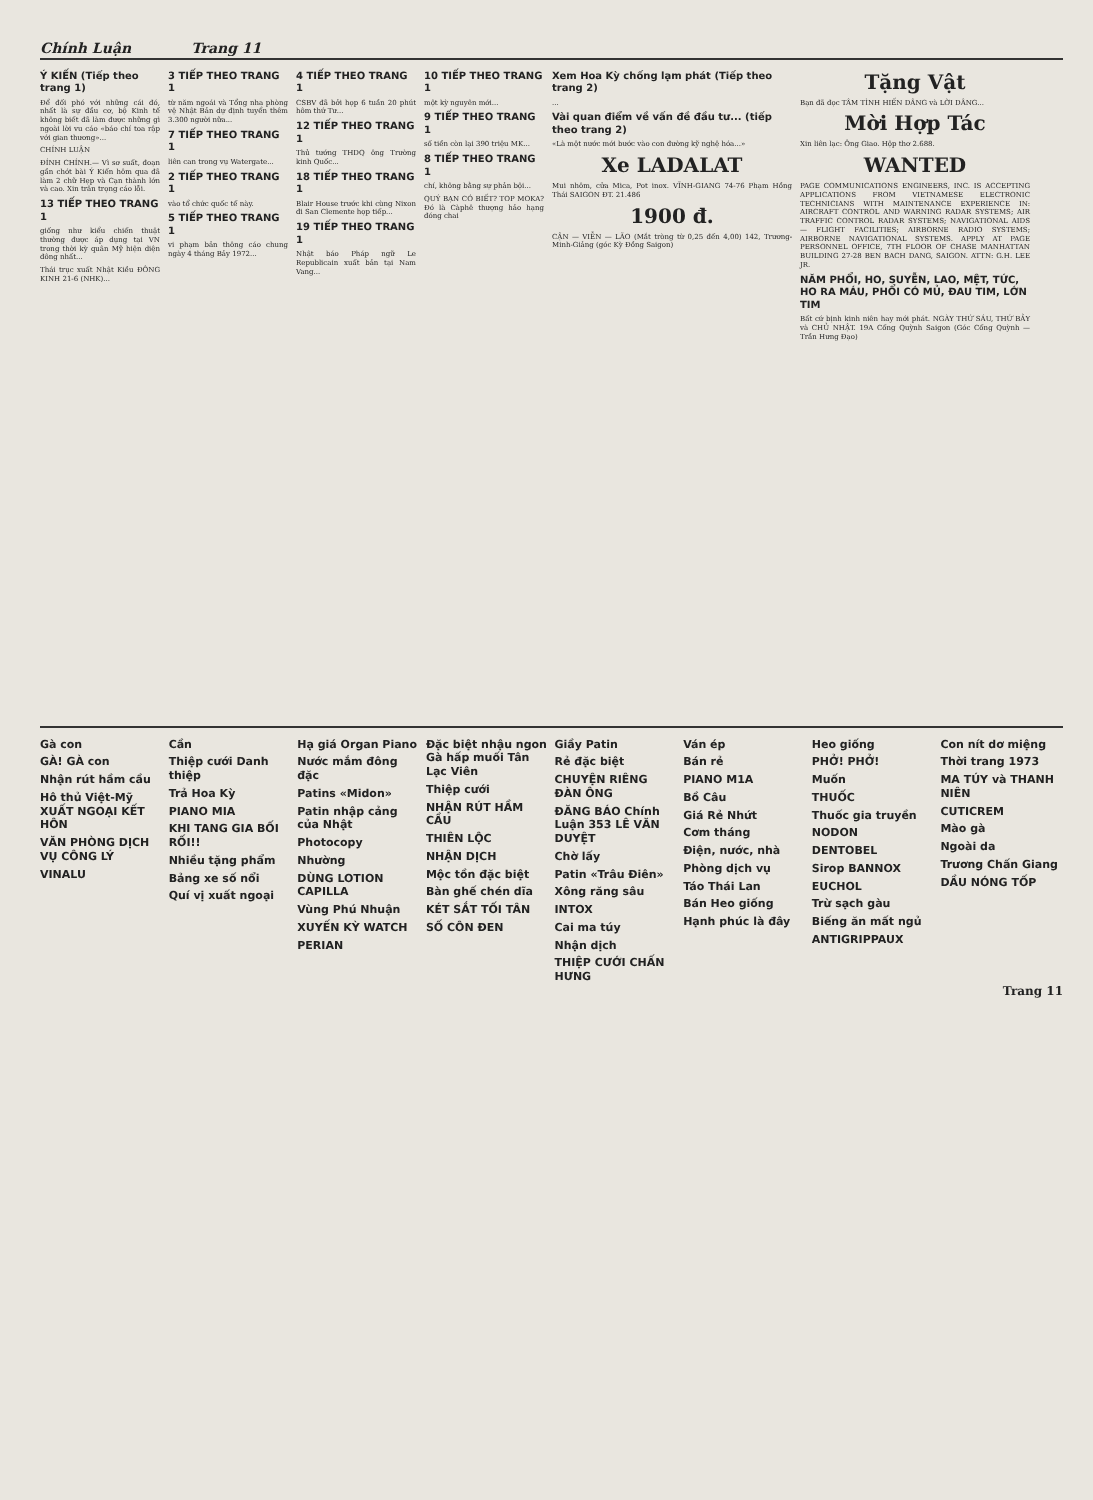Chính Luận Trang 11
Ý KIẾN (Tiếp theo trang 1)
Để đối phó với những cái đó, nhất là sự đầu cơ, bộ Kinh tế không biết đã làm được những gì ngoài lời vu cáo «báo chí toa rập với gian thương»...
CHÍNH LUẬN
ĐÍNH CHÍNH.— Vì sơ suất, đoạn gần chót bài Ý Kiến hôm qua đã làm 2 chữ Hẹp và Cạn thành lớn và cao. Xin trân trọng cáo lỗi.
13 TIẾP THEO TRANG 1
giống như kiểu chiến thuật thường được áp dụng tại VN trong thời kỳ quân Mỹ hiện diện đông nhất...
Thái trục xuất Nhật Kiều ĐÔNG KINH 21-6 (NHK)...
3 TIẾP THEO TRANG 1
từ năm ngoái và Tổng nha phòng vệ Nhật Bản dự định tuyển thêm 3.300 người nữa...
7 TIẾP THEO TRANG 1
liên can trong vụ Watergate...
2 TIẾP THEO TRANG 1
vào tổ chức quốc tế này.
5 TIẾP THEO TRANG 1
vi phạm bản thông cáo chung ngày 4 tháng Bảy 1972...
4 TIẾP THEO TRANG 1
CSBV đã bởi họp 6 tuần 20 phút hôm thứ Tư...
12 TIẾP THEO TRANG 1
Thủ tướng THDQ ông Trường kinh Quốc...
18 TIẾP THEO TRANG 1
Blair House trước khi cùng Nixon đi San Clemente họp tiếp...
19 TIẾP THEO TRANG 1
Nhật báo Pháp ngữ Le Republicain xuất bản tại Nam Vang...
10 TIẾP THEO TRANG 1
một kỳ nguyên mới...
9 TIẾP THEO TRANG 1
số tiền còn lại 390 triệu MK...
8 TIẾP THEO TRANG 1
chí, không bằng sự phản bội...
QUÝ BẠN CÓ BIẾT? TOP MOKA? Đó là Càphê thượng hảo hạng đóng chai
Xem Hoa Kỳ chống lạm phát (Tiếp theo trang 2)
...
Vài quan điểm về vấn đề đầu tư... (tiếp theo trang 2)
«Là một nước mới bước vào con đường kỹ nghệ hóa...»
Xe LADALAT
Mui nhôm, cửa Mica, Pot inox. VĨNH-GIANG 74-76 Phạm Hồng Thái SAIGON ĐT. 21.486
1900 đ.
CẬN — VIỄN — LÃO (Mắt tròng từ 0,25 đến 4,00) 142, Trương-Minh-Giảng (góc Kỳ Đồng Saigon)
Tặng Vật
Bạn đã đọc TÂM TÌNH HIẾN DÂNG và LỜI DÂNG...
Mời Hợp Tác
Xin liên lạc: Ông Giao. Hộp thơ 2.688.
WANTED
PAGE COMMUNICATIONS ENGINEERS, INC. IS ACCEPTING APPLICATIONS FROM VIETNAMESE ELECTRONIC TECHNICIANS WITH MAINTENANCE EXPERIENCE IN: AIRCRAFT CONTROL AND WARNING RADAR SYSTEMS; AIR TRAFFIC CONTROL RADAR SYSTEMS; NAVIGATIONAL AIDS — FLIGHT FACILITIES; AIRBORNE RADIO SYSTEMS; AIRBORNE NAVIGATIONAL SYSTEMS. APPLY AT PAGE PERSONNEL OFFICE, 7TH FLOOR OF CHASE MANHATTAN BUILDING 27-28 BEN BACH DANG, SAIGON. ATTN: G.H. LEE JR.
NĂM PHỔI, HO, SUYỄN, LAO, MỆT, TỨC, HO RA MÁU, PHỔI CÓ MỦ, ĐAU TIM, LỚN TIM
Bất cứ bịnh kinh niên hay mới phát. NGÀY THỨ SÁU, THỨ BẢY và CHỦ NHẬT. 19A Cống Quỳnh Saigon (Góc Cống Quỳnh — Trần Hưng Đạo)
Gà con
GÀ! GÀ con
Nhận rút hầm cầu
Hô thủ Việt-Mỹ XUẤT NGOẠI KẾT HÔN
VĂN PHÒNG DỊCH VỤ CÔNG LÝ
VINALU
Cần
Thiệp cưới Danh thiệp
Trả Hoa Kỳ
PIANO MIA
KHI TANG GIA BỐI RỐI!!
Nhiều tặng phẩm
Bảng xe số nổi
Quí vị xuất ngoại
Hạ giá Organ Piano
Nước mắm đông đặc
Patins «Midon»
Patin nhập cảng của Nhật
Photocopy
Nhường
DÙNG LOTION CAPILLA
Vùng Phú Nhuận
XUYẾN KỲ WATCH
PERIAN
Đặc biệt nhậu ngon Gà hấp muối Tân Lạc Viên
Thiệp cưới
NHẬN RÚT HẦM CẦU
THIÊN LỘC
NHẬN DỊCH
Mộc tồn đặc biệt
Bàn ghế chén dĩa
KÉT SẮT TỐI TÂN
SỐ CÔN ĐEN
Giầy Patin
Rẻ đặc biệt
CHUYỆN RIÊNG ĐÀN ÔNG
ĐĂNG BÁO Chính Luận 353 LÊ VĂN DUYỆT
Chờ lấy
Patin «Trâu Điên»
Xông răng sâu
INTOX
Cai ma túy
Nhận dịch
THIỆP CƯỚI CHẤN HƯNG
Ván ép
Bán rẻ
PIANO M1A
Bồ Câu
Giá Rẻ Nhứt
Cơm tháng
Điện, nước, nhà
Phòng dịch vụ
Táo Thái Lan
Bán Heo giống
Hạnh phúc là đây
Heo giống
PHỞ! PHỞ!
Muốn
THUỐC
Thuốc gia truyền
NODON
DENTOBEL
Sirop BANNOX
EUCHOL
Trừ sạch gàu
Biếng ăn mất ngủ
ANTIGRIPPAUX
Con nít dơ miệng
Thời trang 1973
MA TÚY và THANH NIÊN
CUTICREM
Mào gà
Ngoài da
Trương Chấn Giang
DẦU NÓNG TỐP
Trang 11